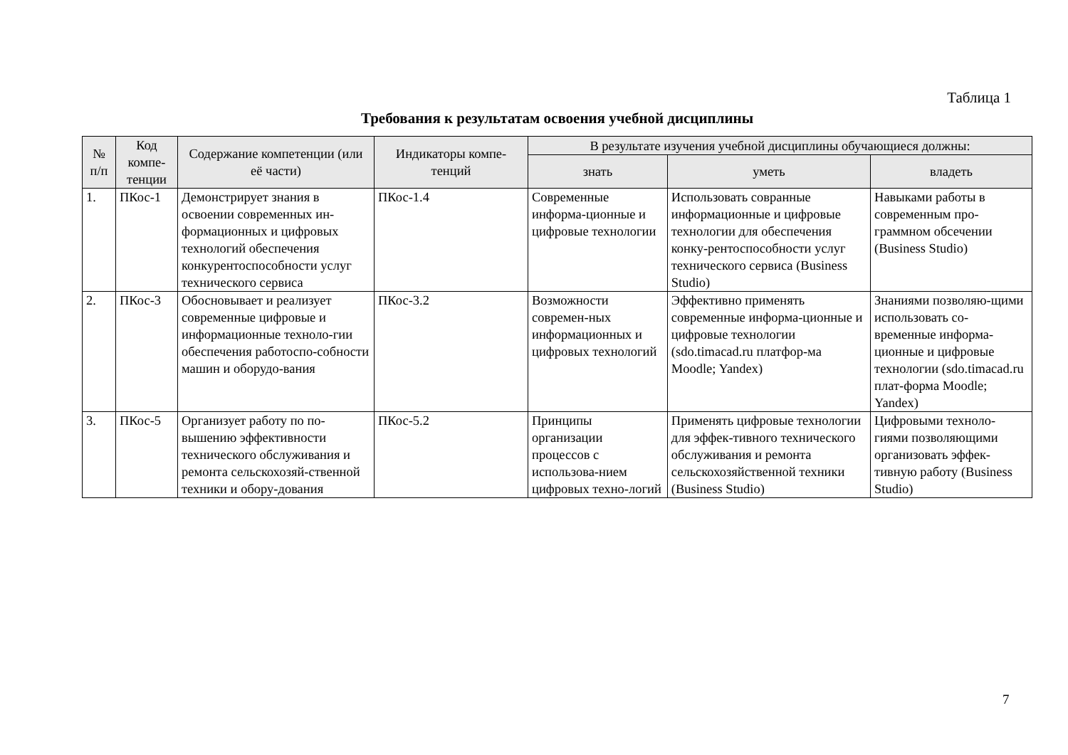Таблица 1
Требования к результатам освоения учебной дисциплины
| № п/п | Код компе-тенции | Содержание компетенции (или её части) | Индикаторы компе-тенций | В результате изучения учебной дисциплины обучающиеся должны: | | |
| --- | --- | --- | --- | --- | --- | --- |
| | | | | знать | уметь | владеть |
| 1. | ПКос-1 | Демонстрирует знания в освоении современных ин-формационных и цифровых технологий обеспечения конкурентоспособности услуг технического сервиса | ПКос-1.4 | Современные информа-ционные и цифровые технологии | Использовать совранные информационные и цифровые технологии для обеспечения конку-рентоспособности услуг технического сервиса (Business Studio) | Навыками работы в современным про-граммном обсечении (Business Studio) |
| 2. | ПКос-3 | Обосновывает и реализует современные цифровые и информационные техноло-гии обеспечения работоспо-собности машин и оборудо-вания | ПКос-3.2 | Возможности современ-ных информационных и цифровых технологий | Эффективно применять современные информа-ционные и цифровые технологии (sdo.timacad.ru платфор-ма Moodle; Yandex) | Знаниями позволяю-щими использовать со-временные информа-ционные и цифровые технологии (sdo.timacad.ru плат-форма Moodle; Yandex) |
| 3. | ПКос-5 | Организует работу по по-вышению эффективности технического обслуживания и ремонта сельскохозяй-ственной техники и обору-дования | ПКос-5.2 | Принципы организации процессов с использова-нием цифровых техно-логий | Применять цифровые технологии для эффек-тивного технического обслуживания и ремонта сельскохозяйственной техники (Business Studio) | Цифровыми техноло-гиями позволяющими организовать эффек-тивную работу (Business Studio) |
7